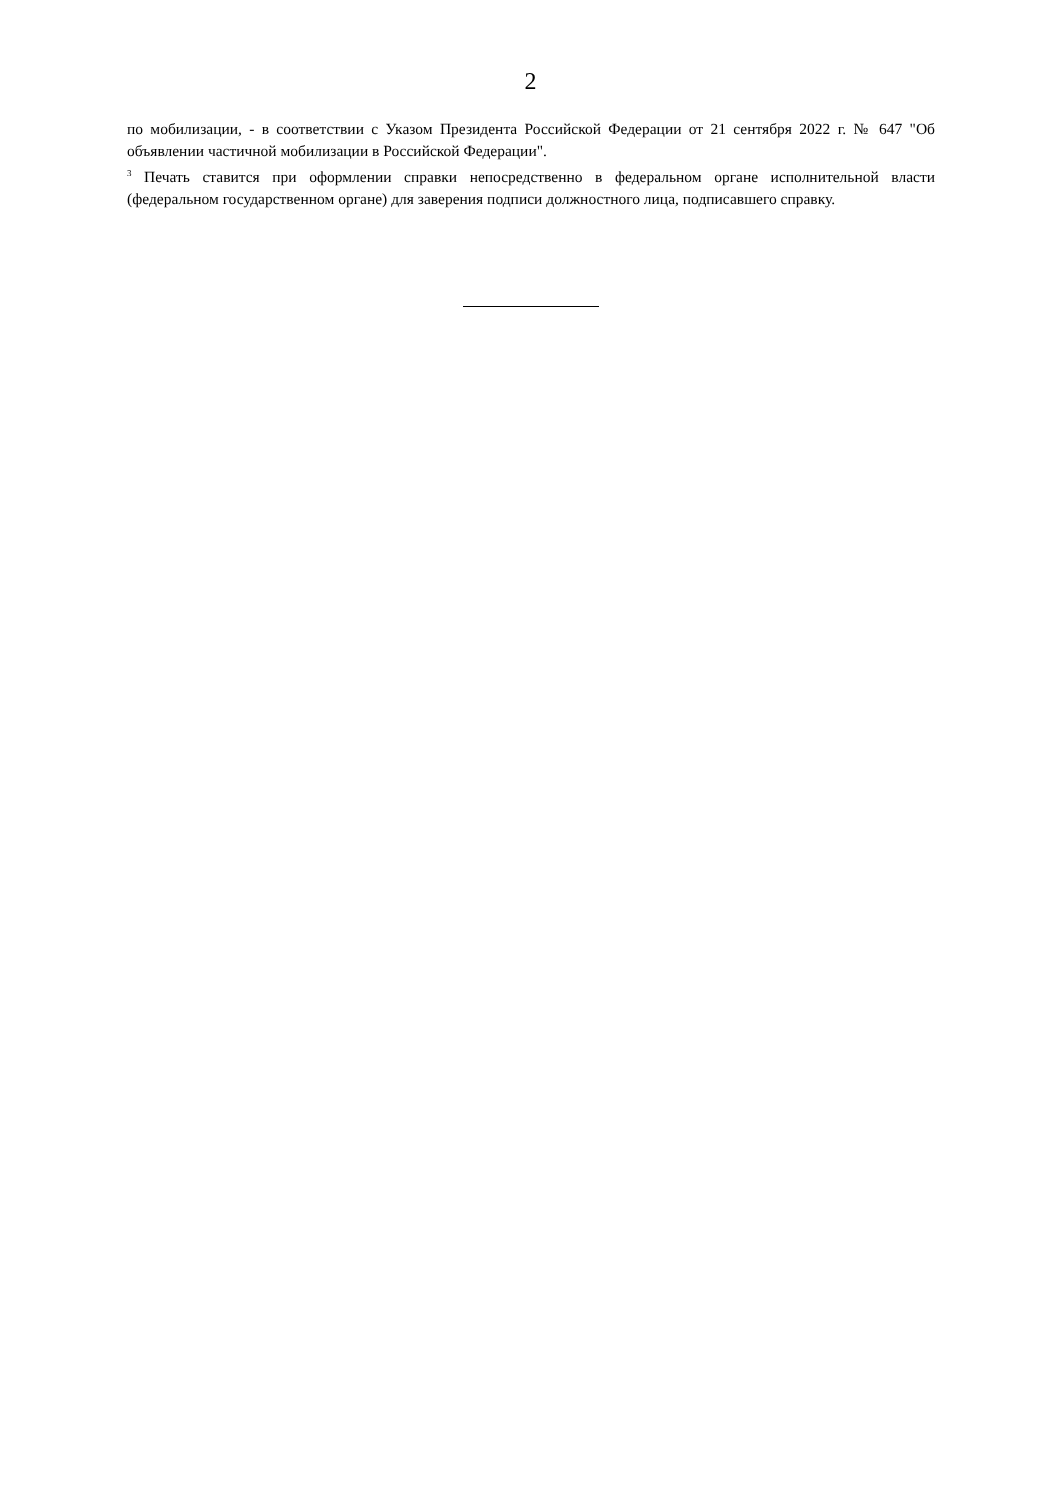2
по мобилизации, - в соответствии с Указом Президента Российской Федерации от 21 сентября 2022 г. № 647 "Об объявлении частичной мобилизации в Российской Федерации".
<sup>3</sup> Печать ставится при оформлении справки непосредственно в федеральном органе исполнительной власти (федеральном государственном органе) для заверения подписи должностного лица, подписавшего справку.